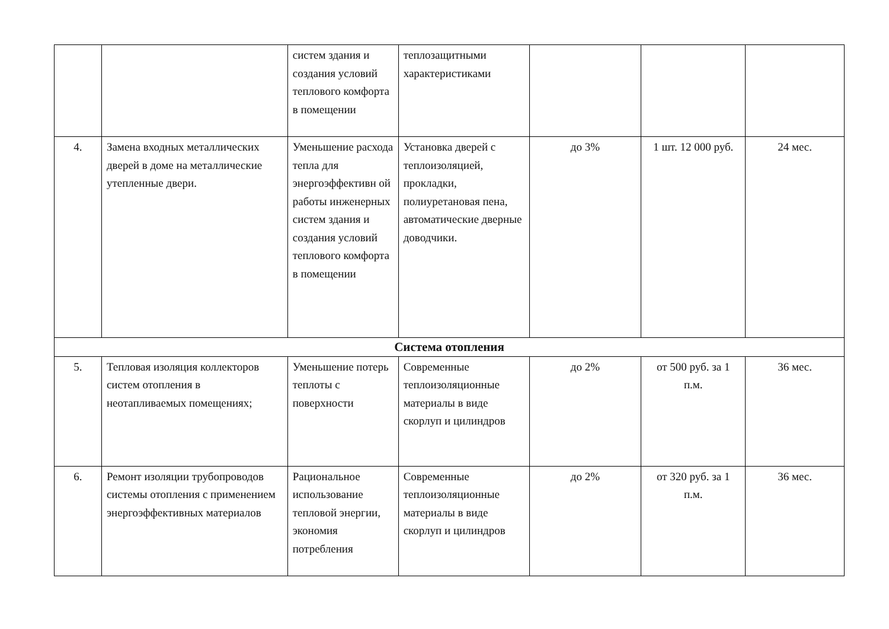| | | систем здания и создания условий теплового комфорта в помещении | теплозащитными характеристиками | | | |
| 4. | Замена входных металлических дверей в доме на металлические утепленные двери. | Уменьшение расхода тепла для энергоэффективн ой работы инженерных систем здания и создания условий теплового комфорта в помещении | Установка дверей с теплоизоляцией, прокладки, полиуретановая пена, автоматические дверные доводчики. | до 3% | 1 шт. 12 000 руб. | 24 мес. |
| Система отопления | | | | | | |
| 5. | Тепловая изоляция коллекторов систем отопления в неотапливаемых помещениях; | Уменьшение потерь теплоты с поверхности | Современные теплоизоляционные материалы в виде скорлуп и цилиндров | до 2% | от 500 руб. за 1 п.м. | 36 мес. |
| 6. | Ремонт изоляции трубопроводов системы отопления с применением энергоэффективных материалов | Рациональное использование тепловой энергии, экономия потребления | Современные теплоизоляционные материалы в виде скорлуп и цилиндров | до 2% | от 320 руб. за 1 п.м. | 36 мес. |